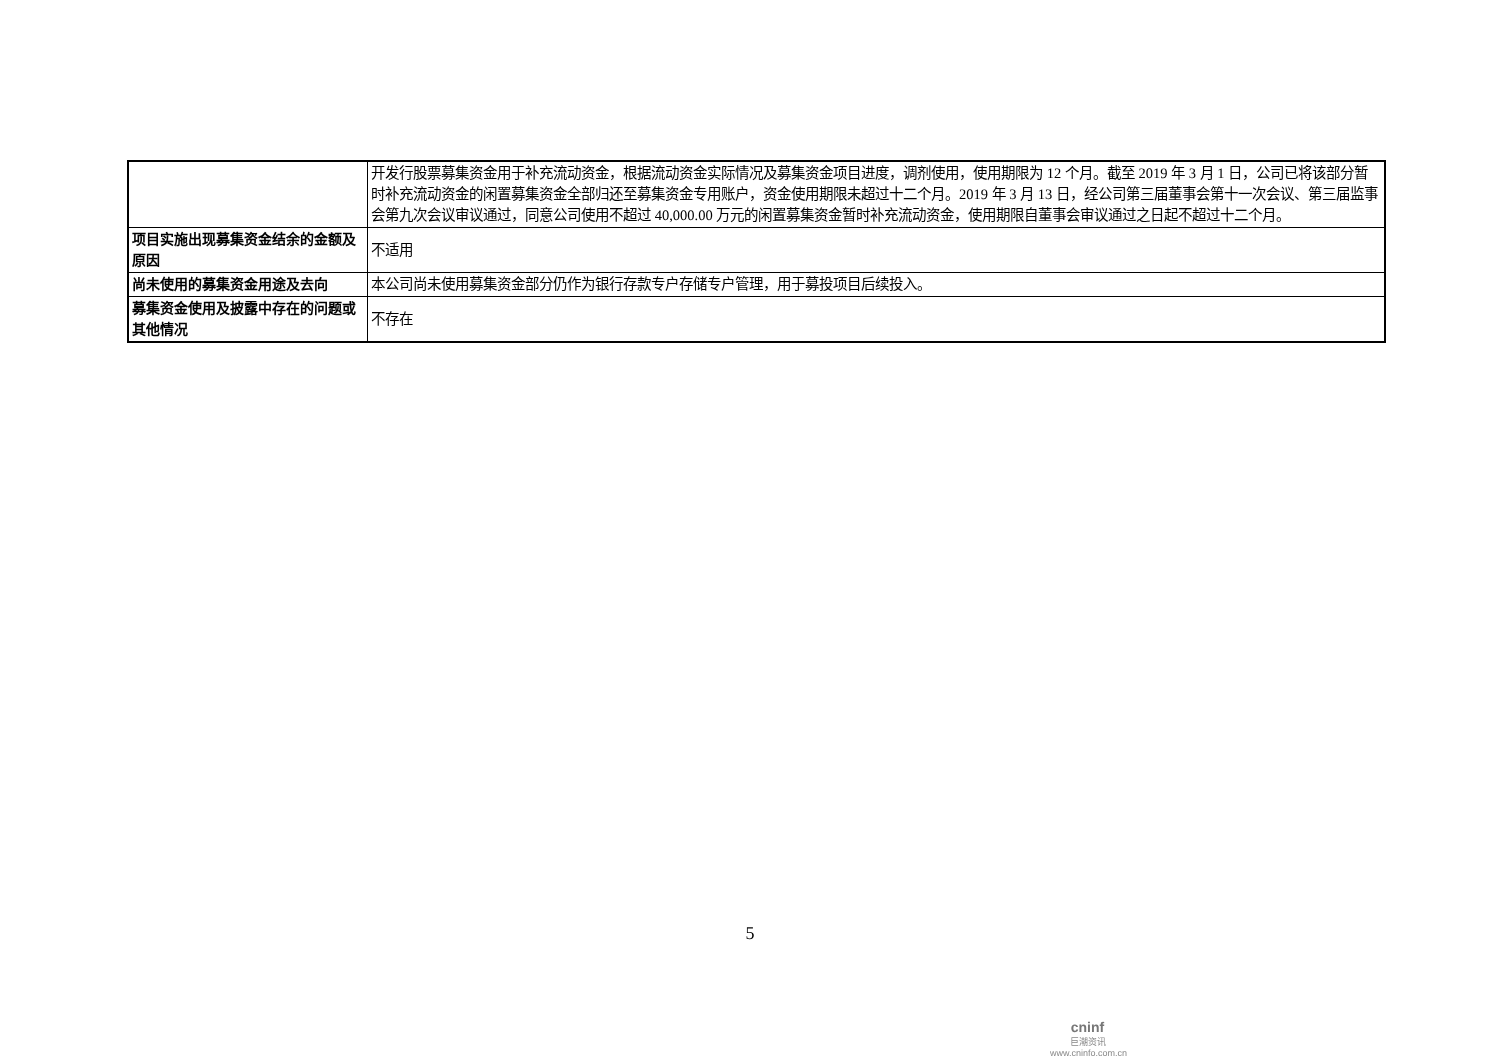| | 开发行股票募集资金用于补充流动资金，根据流动资金实际情况及募集资金项目进度，调剂使用，使用期限为 12 个月。截至 2019 年 3 月 1 日，公司已将该部分暂时补充流动资金的闲置募集资金全部归还至募集资金专用账户，资金使用期限未超过十二个月。2019 年 3 月 13 日，经公司第三届董事会第十一次会议、第三届监事会第九次会议审议通过，同意公司使用不超过 40,000.00 万元的闲置募集资金暂时补充流动资金，使用期限自董事会审议通过之日起不超过十二个月。 |
| 项目实施出现募集资金结余的金额及原因 | 不适用 |
| 尚未使用的募集资金用途及去向 | 本公司尚未使用募集资金部分仍作为银行存款专户存储专户管理，用于募投项目后续投入。 |
| 募集资金使用及披露中存在的问题或其他情况 | 不存在 |
5
cninf
巨潮资讯
www.cninfo.com.cn